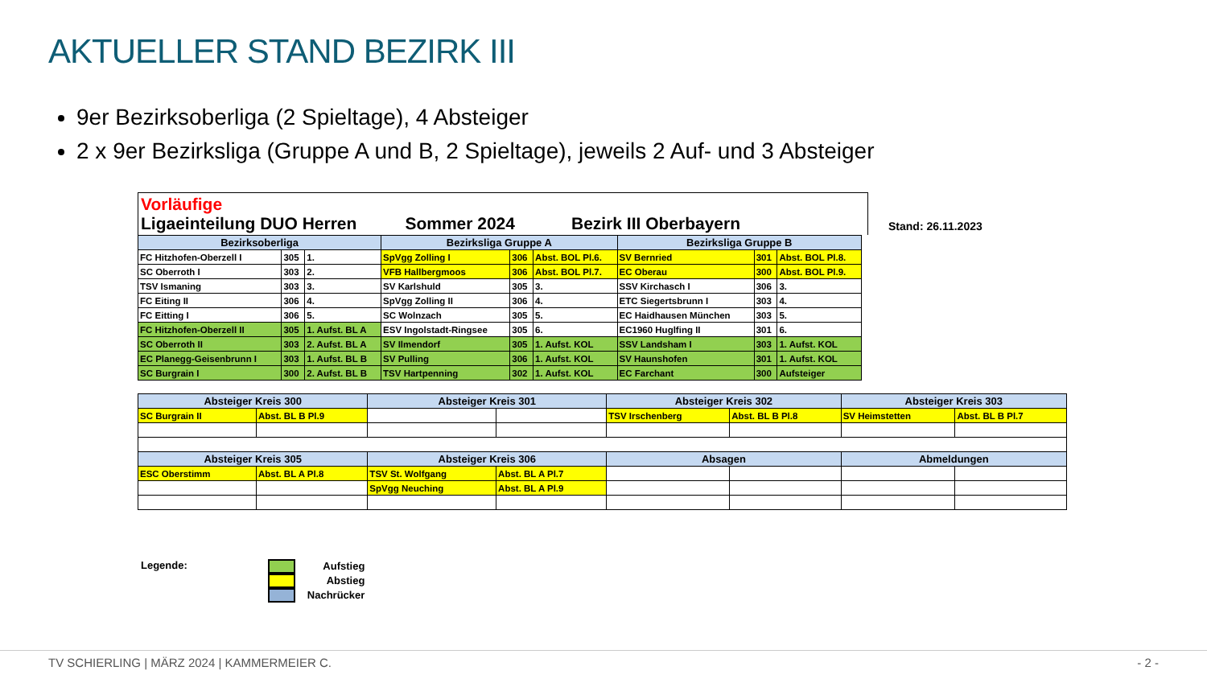AKTUELLER STAND BEZIRK III
9er Bezirksoberliga (2 Spieltage), 4 Absteiger
2 x 9er Bezirksliga (Gruppe A und B, 2 Spieltage), jeweils 2 Auf- und 3 Absteiger
Vorläufige
Ligaeinteilung DUO Herren
Sommer 2024
Bezirk III Oberbayern
Stand: 26.11.2023
| Bezirksoberliga | | | Bezirksliga Gruppe A | | | Bezirksliga Gruppe B | | |
| --- | --- | --- | --- | --- | --- | --- | --- | --- |
| FC Hitzhofen-Oberzell I | 305 | 1. | SpVgg Zolling I | 306 | Abst. BOL Pl.6. | SV Bernried | 301 | Abst. BOL Pl.8. |
| SC Oberroth I | 303 | 2. | VFB Hallbergmoos | 306 | Abst. BOL Pl.7. | EC Oberau | 300 | Abst. BOL Pl.9. |
| TSV Ismaning | 303 | 3. | SV Karlshuld | 305 | 3. | SSV Kirchasch I | 306 | 3. |
| FC Eiting II | 306 | 4. | SpVgg Zolling II | 306 | 4. | ETC Siegertsbrunn I | 303 | 4. |
| FC Eitting I | 306 | 5. | SC Wolnzach | 305 | 5. | EC Haidhausen München | 303 | 5. |
| FC Hitzhofen-Oberzell II | 305 | 1. Aufst. BL A | ESV Ingolstadt-Ringsee | 305 | 6. | EC1960 Huglfing II | 301 | 6. |
| SC Oberroth II | 303 | 2. Aufst. BL A | SV Ilmendorf | 305 | 1. Aufst. KOL | SSV Landsham I | 303 | 1. Aufst. KOL |
| EC Planegg-Geisenbrunn I | 303 | 1. Aufst. BL B | SV Pulling | 306 | 1. Aufst. KOL | SV Haunshofen | 301 | 1. Aufst. KOL |
| SC Burgrain I | 300 | 2. Aufst. BL B | TSV Hartpenning | 302 | 1. Aufst. KOL | EC Farchant | 300 | Aufsteiger |
| Absteiger Kreis 300 | | Absteiger Kreis 301 | | Absteiger Kreis 302 | | Absteiger Kreis 303 | |
| --- | --- | --- | --- | --- | --- | --- | --- |
| SC Burgrain II | Abst. BL B Pl.9 | | | TSV Irschenberg | Abst. BL B Pl.8 | SV Heimstetten | Abst. BL B Pl.7 |
| Absteiger Kreis 305 | | Absteiger Kreis 306 | | Absagen | | Abmeldungen | |
| ESC Oberstimm | Abst. BL A Pl.8 | TSV St. Wolfgang | Abst. BL A Pl.7 | | | | |
| | | SpVgg Neuching | Abst. BL A Pl.9 | | | | |
Legende:
Aufstieg
Abstieg
Nachrücker
TV SCHIERLING | MÄRZ 2024 | KAMMERMEIER C. - 2 -